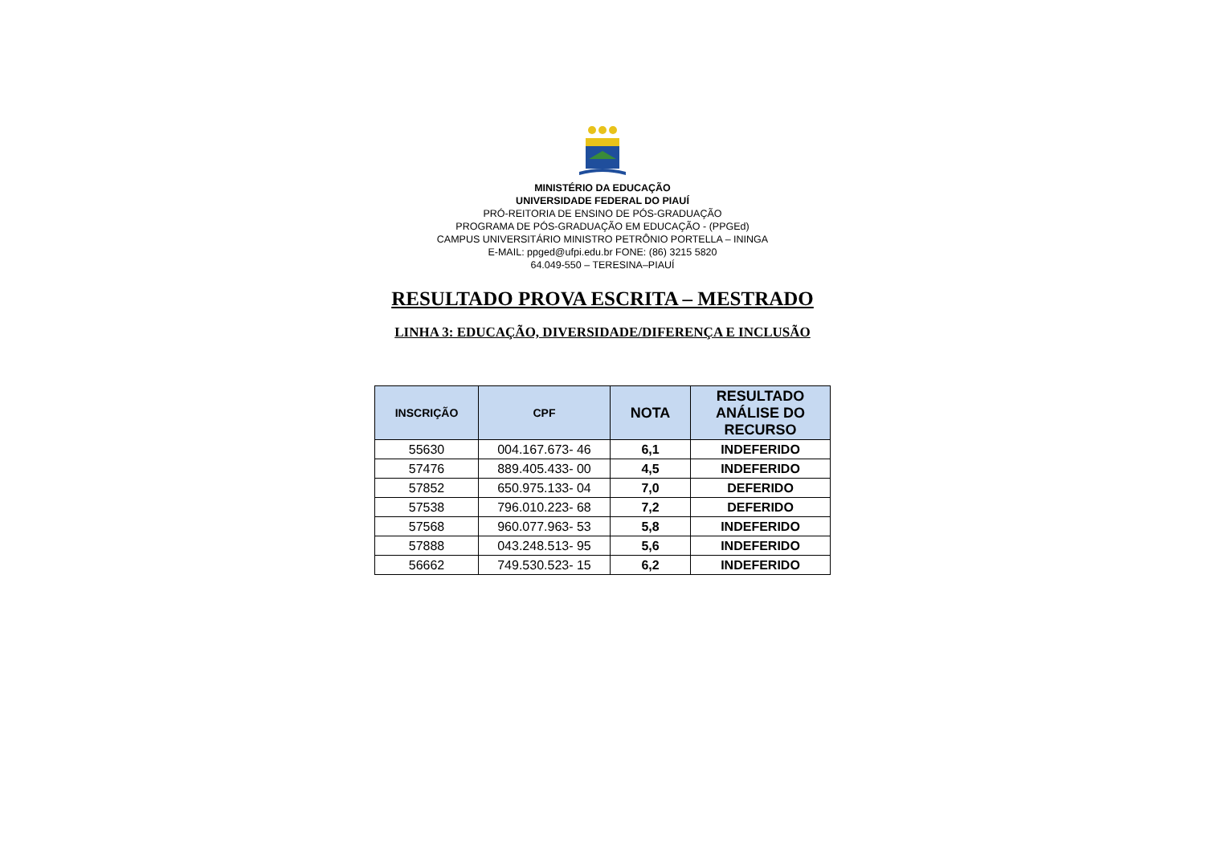MINISTÉRIO DA EDUCAÇÃO
UNIVERSIDADE FEDERAL DO PIAUÍ
PRÓ-REITORIA DE ENSINO DE PÓS-GRADUAÇÃO
PROGRAMA DE PÓS-GRADUAÇÃO EM EDUCAÇÃO - (PPGEd)
CAMPUS UNIVERSITÁRIO MINISTRO PETRÔNIO PORTELLA – ININGA
E-MAIL: ppged@ufpi.edu.br FONE: (86) 3215 5820
64.049-550 – TERESINA–PIAUÍ
RESULTADO PROVA ESCRITA – MESTRADO
LINHA 3: EDUCAÇÃO, DIVERSIDADE/DIFERENÇA E INCLUSÃO
| INSCRIÇÃO | CPF | NOTA | RESULTADO ANÁLISE DO RECURSO |
| --- | --- | --- | --- |
| 55630 | 004.167.673- 46 | 6,1 | INDEFERIDO |
| 57476 | 889.405.433- 00 | 4,5 | INDEFERIDO |
| 57852 | 650.975.133- 04 | 7,0 | DEFERIDO |
| 57538 | 796.010.223- 68 | 7,2 | DEFERIDO |
| 57568 | 960.077.963- 53 | 5,8 | INDEFERIDO |
| 57888 | 043.248.513- 95 | 5,6 | INDEFERIDO |
| 56662 | 749.530.523- 15 | 6,2 | INDEFERIDO |